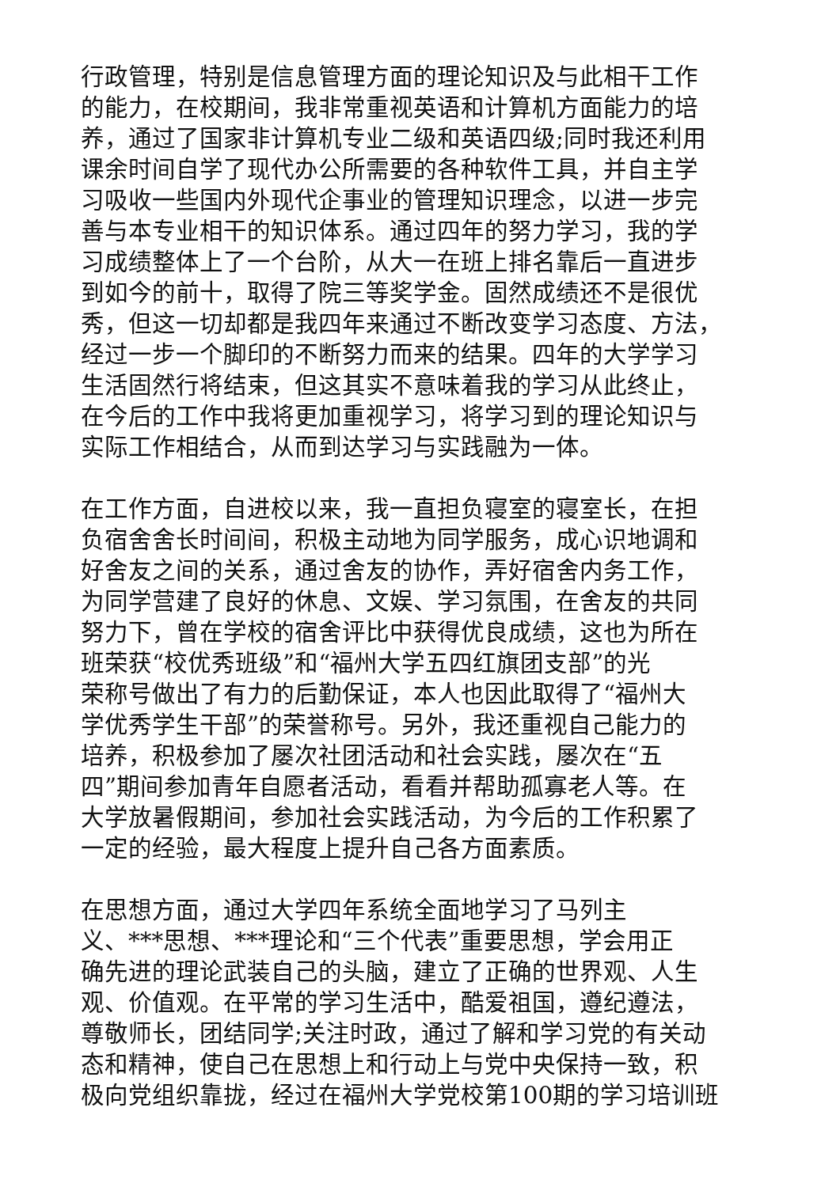行政管理，特别是信息管理方面的理论知识及与此相干工作
的能力，在校期间，我非常重视英语和计算机方面能力的培
养，通过了国家非计算机专业二级和英语四级;同时我还利用
课余时间自学了现代办公所需要的各种软件工具，并自主学
习吸收一些国内外现代企事业的管理知识理念，以进一步完
善与本专业相干的知识体系。通过四年的努力学习，我的学
习成绩整体上了一个台阶，从大一在班上排名靠后一直进步
到如今的前十，取得了院三等奖学金。固然成绩还不是很优
秀，但这一切却都是我四年来通过不断改变学习态度、方法，
经过一步一个脚印的不断努力而来的结果。四年的大学学习
生活固然行将结束，但这其实不意味着我的学习从此终止，
在今后的工作中我将更加重视学习，将学习到的理论知识与
实际工作相结合，从而到达学习与实践融为一体。
在工作方面，自进校以来，我一直担负寝室的寝室长，在担
负宿舍舍长时间间，积极主动地为同学服务，成心识地调和
好舍友之间的关系，通过舍友的协作，弄好宿舍内务工作，
为同学营建了良好的休息、文娱、学习氛围，在舍友的共同
努力下，曾在学校的宿舍评比中获得优良成绩，这也为所在
班荣获“校优秀班级”和“福州大学五四红旗团支部”的光
荣称号做出了有力的后勤保证，本人也因此取得了“福州大
学优秀学生干部”的荣誉称号。另外，我还重视自己能力的
培养，积极参加了屡次社团活动和社会实践，屡次在“五
四”期间参加青年自愿者活动，看看并帮助孤寡老人等。在
大学放暑假期间，参加社会实践活动，为今后的工作积累了
一定的经验，最大程度上提升自己各方面素质。
在思想方面，通过大学四年系统全面地学习了马列主
义、***思想、***理论和“三个代表”重要思想，学会用正
确先进的理论武装自己的头脑，建立了正确的世界观、人生
观、价值观。在平常的学习生活中，酷爱祖国，遵纪遵法，
尊敬师长，团结同学;关注时政，通过了解和学习党的有关动
态和精神，使自己在思想上和行动上与党中央保持一致，积
极向党组织靠拢，经过在福州大学党校第100期的学习培训班